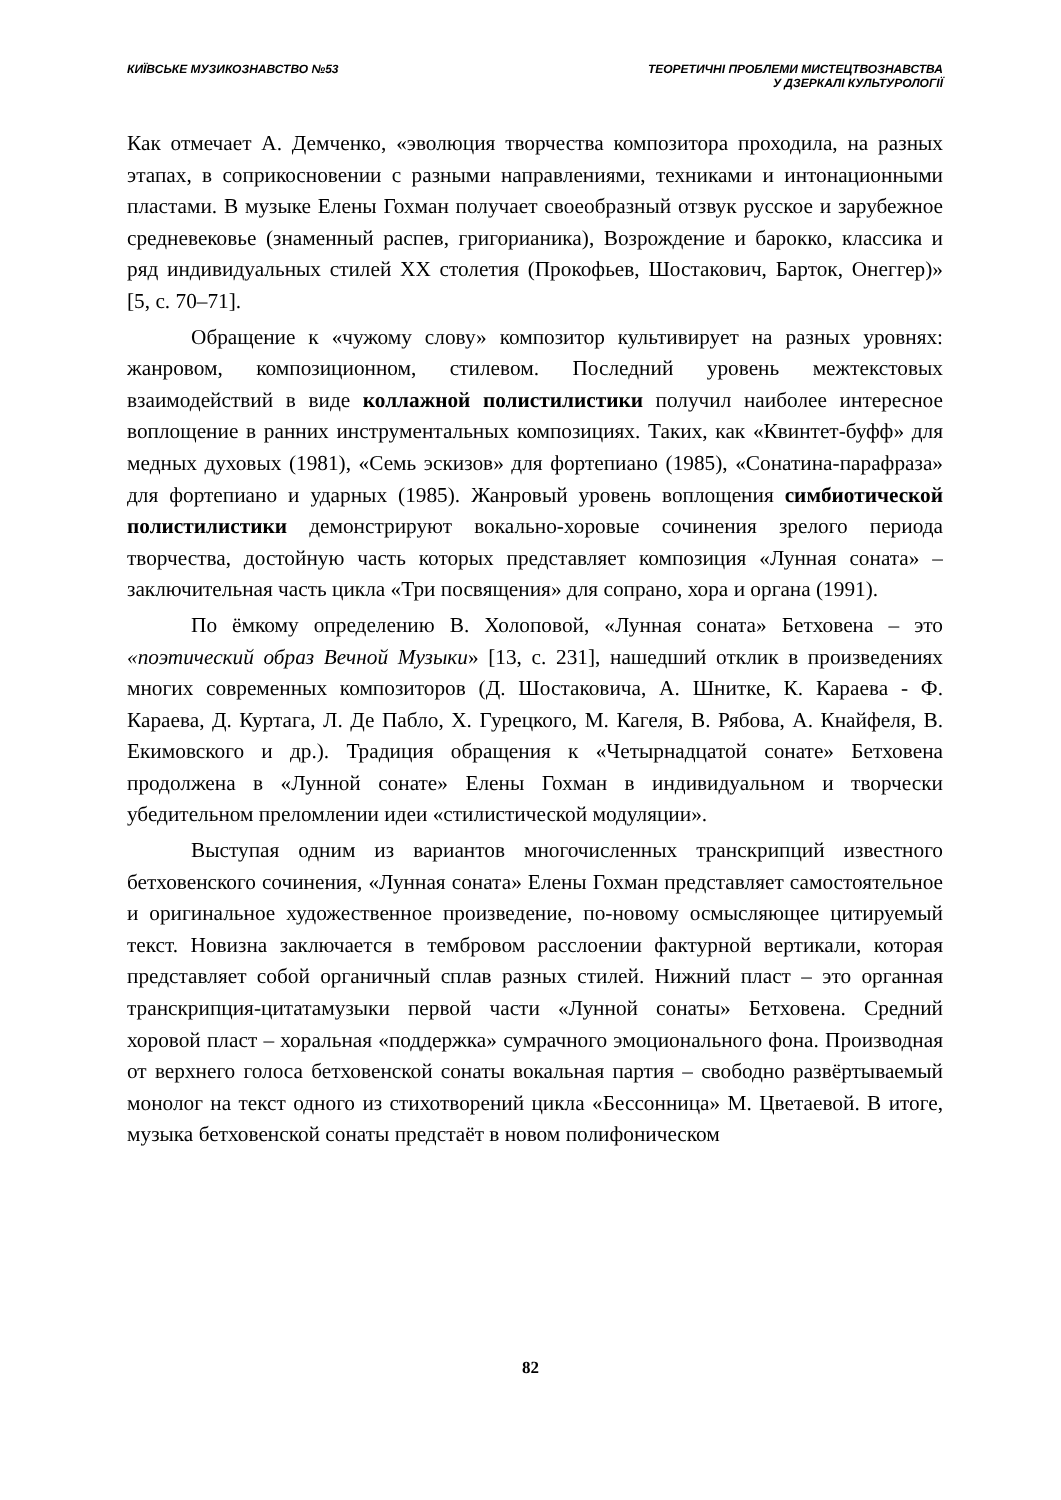КИЇВСЬКЕ МУЗИКОЗНАВСТВО №53 ТЕОРЕТИЧНІ ПРОБЛЕМИ МИСТЕЦТВОЗНАВСТВА
У ДЗЕРКАЛІ КУЛЬТУРОЛОГІЇ
Как отмечает А. Демченко, «эволюция творчества композитора проходила, на разных этапах, в соприкосновении с разными направлениями, техниками и интонационными пластами. В музыке Елены Гохман получает своеобразный отзвук русское и зарубежное средневековье (знаменный распев, григорианика), Возрождение и барокко, классика и ряд индивидуальных стилей XX столетия (Прокофьев, Шостакович, Барток, Онеггер)» [5, с. 70–71].
Обращение к «чужому слову» композитор культивирует на разных уровнях: жанровом, композиционном, стилевом. Последний уровень межтекстовых взаимодействий в виде коллажной полистилистики получил наиболее интересное воплощение в ранних инструментальных композициях. Таких, как «Квинтет-буфф» для медных духовых (1981), «Семь эскизов» для фортепиано (1985), «Сонатина-парафраза» для фортепиано и ударных (1985). Жанровый уровень воплощения симбиотической полистилистики демонстрируют вокально-хоровые сочинения зрелого периода творчества, достойную часть которых представляет композиция «Лунная соната» – заключительная часть цикла «Три посвящения» для сопрано, хора и органа (1991).
По ёмкому определению В. Холоповой, «Лунная соната» Бетховена – это «поэтический образ Вечной Музыки» [13, с. 231], нашедший отклик в произведениях многих современных композиторов (Д. Шостаковича, А. Шнитке, К. Караева - Ф. Караева, Д. Куртага, Л. Де Пабло, Х. Гурецкого, М. Кагеля, В. Рябова, А. Кнайфеля, В. Екимовского и др.). Традиция обращения к «Четырнадцатой сонате» Бетховена продолжена в «Лунной сонате» Елены Гохман в индивидуальном и творчески убедительном преломлении идеи «стилистической модуляции».
Выступая одним из вариантов многочисленных транскрипций известного бетховенского сочинения, «Лунная соната» Елены Гохман представляет самостоятельное и оригинальное художественное произведение, по-новому осмысляющее цитируемый текст. Новизна заключается в тембровом расслоении фактурной вертикали, которая представляет собой органичный сплав разных стилей. Нижний пласт – это органная транскрипция-цитатамузыки первой части «Лунной сонаты» Бетховена. Средний хоровой пласт – хоральная «поддержка» сумрачного эмоционального фона. Производная от верхнего голоса бетховенской сонаты вокальная партия – свободно развёртываемый монолог на текст одного из стихотворений цикла «Бессонница» М. Цветаевой. В итоге, музыка бетховенской сонаты предстаёт в новом полифоническом
82